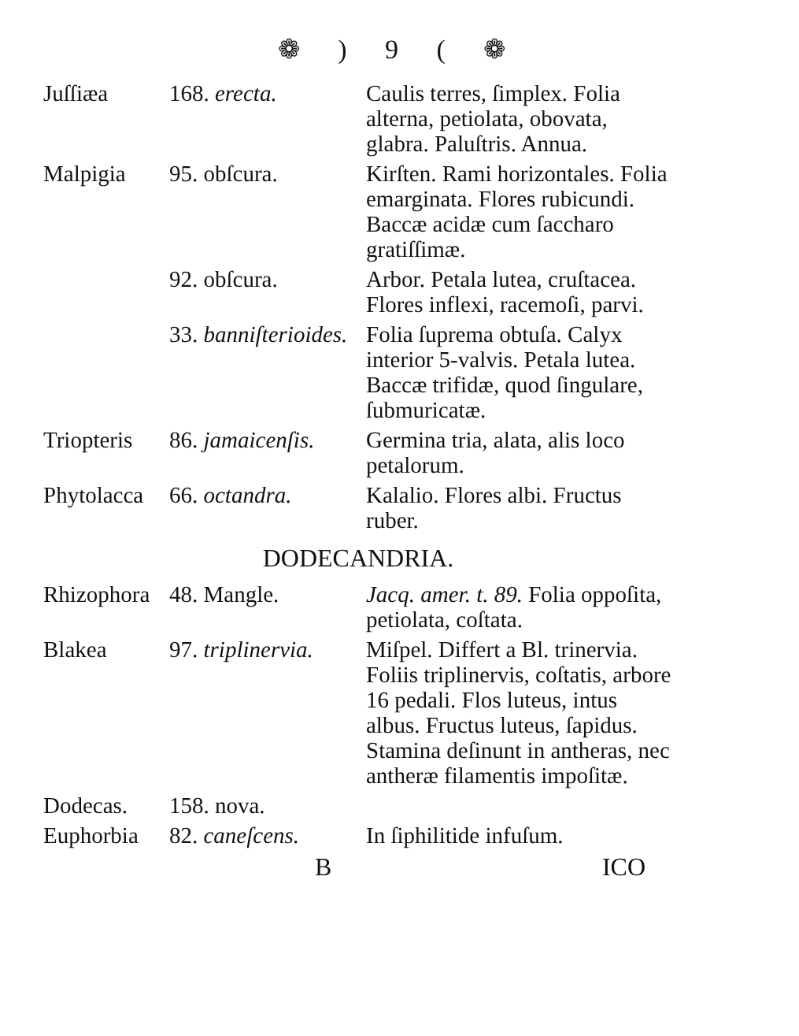❁ ) 9 ( ❁
| Juſſiæa | 168. erecta. | Caulis terres, ſimplex. Folia alterna, petiolata, obovata, glabra. Paluſtris. Annua. |
| Malpigia | 95. obſcura. | Kirſten. Rami horizontales. Folia emarginata. Flores rubicundi. Baccæ acidæ cum ſaccharo gratiſſimæ. |
| | 92. obſcura. | Arbor. Petala lutea, cruſtacea. Flores inflexi, racemoſi, parvi. |
| | 33. banniſterioides. | Folia ſuprema obtuſa. Calyx interior 5-valvis. Petala lutea. Baccæ trifidæ, quod ſingulare, ſubmuricatæ. |
| Triopteris | 86. jamaicenſis. | Germina tria, alata, alis loco petalorum. |
| Phytolacca | 66. octandra. | Kalalio. Flores albi. Fructus ruber. |
| DODECANDRIA. | | |
| Rhizophora | 48. Mangle. | Jacq. amer. t. 89. Folia oppoſita, petiolata, coſtata. |
| Blakea | 97. triplinervia. | Miſpel. Differt a Bl. trinervia. Foliis triplinervis, coſtatis, arbore 16 pedali. Flos luteus, intus albus. Fructus luteus, ſapidus. Stamina deſinunt in antheras, nec antheræ filamentis impoſitæ. |
| Dodecas. | 158. nova. | |
| Euphorbia | 82. caneſcens. | In ſiphilitide infuſum. |
B ICO